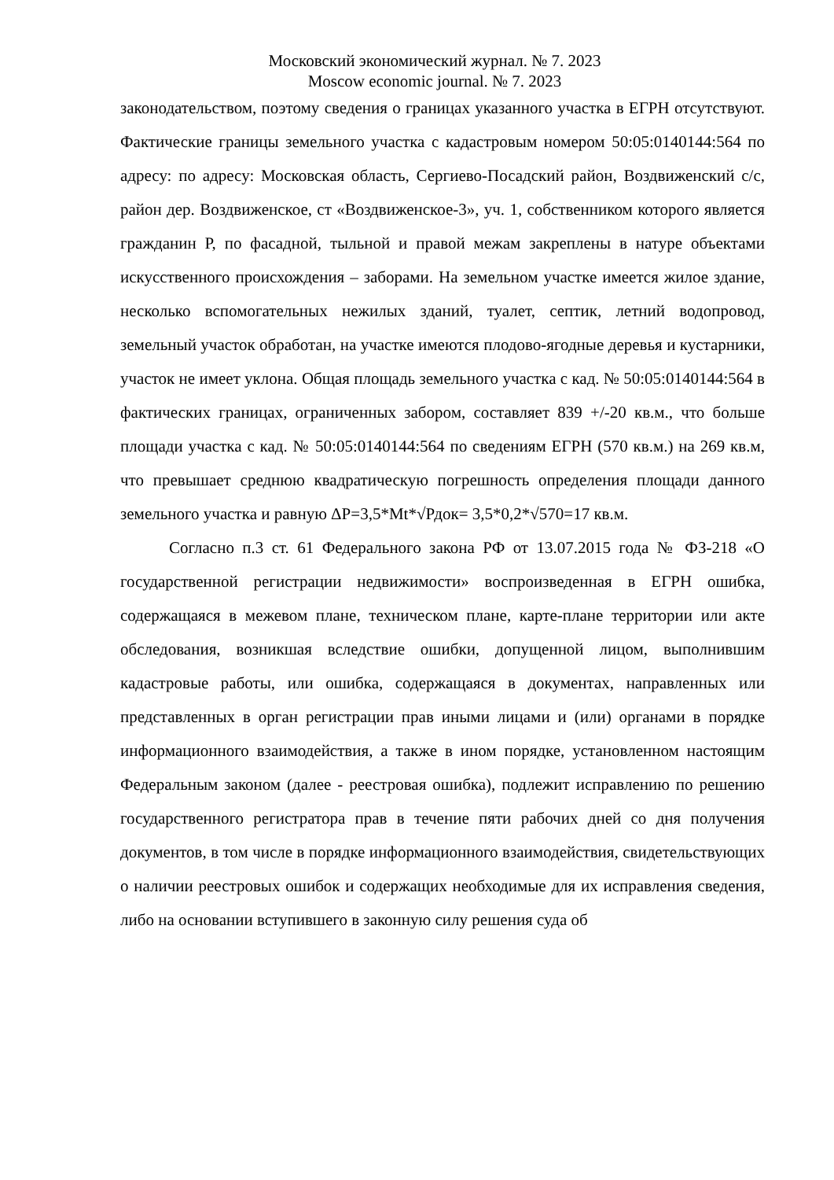Московский экономический журнал. № 7. 2023
Moscow economic journal. № 7. 2023
законодательством, поэтому сведения о границах указанного участка в ЕГРН отсутствуют. Фактические границы земельного участка с кадастровым номером 50:05:0140144:564 по адресу: по адресу: Московская область, Сергиево-Посадский район, Воздвиженский с/с, район дер. Воздвиженское, ст «Воздвиженское-3», уч. 1, собственником которого является гражданин Р, по фасадной, тыльной и правой межам закреплены в натуре объектами искусственного происхождения – заборами. На земельном участке имеется жилое здание, несколько вспомогательных нежилых зданий, туалет, септик, летний водопровод, земельный участок обработан, на участке имеются плодово-ягодные деревья и кустарники, участок не имеет уклона. Общая площадь земельного участка с кад. № 50:05:0140144:564 в фактических границах, ограниченных забором, составляет 839 +/-20 кв.м., что больше площади участка с кад. № 50:05:0140144:564 по сведениям ЕГРН (570 кв.м.) на 269 кв.м, что превышает среднюю квадратическую погрешность определения площади данного земельного участка и равную ΔР=3,5*Mt*√Рдок= 3,5*0,2*√570=17 кв.м.
Согласно п.3 ст. 61 Федерального закона РФ от 13.07.2015 года № ФЗ-218 «О государственной регистрации недвижимости» воспроизведенная в ЕГРН ошибка, содержащаяся в межевом плане, техническом плане, карте-плане территории или акте обследования, возникшая вследствие ошибки, допущенной лицом, выполнившим кадастровые работы, или ошибка, содержащаяся в документах, направленных или представленных в орган регистрации прав иными лицами и (или) органами в порядке информационного взаимодействия, а также в ином порядке, установленном настоящим Федеральным законом (далее - реестровая ошибка), подлежит исправлению по решению государственного регистратора прав в течение пяти рабочих дней со дня получения документов, в том числе в порядке информационного взаимодействия, свидетельствующих о наличии реестровых ошибок и содержащих необходимые для их исправления сведения, либо на основании вступившего в законную силу решения суда об